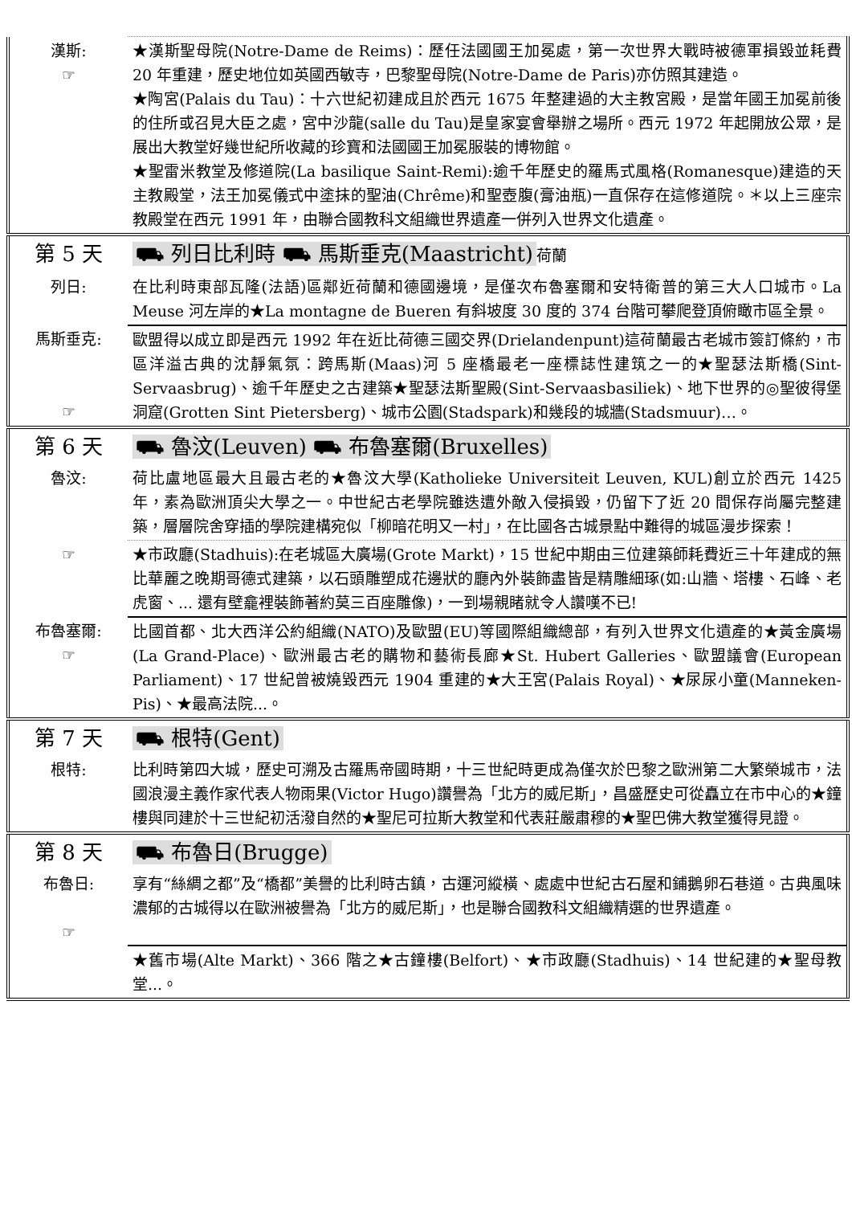| 漢斯: ☞ | ★漢斯聖母院(Notre-Dame de Reims)：歷任法國國王加冕處，第一次世界大戰時被德軍損毀並耗費 20 年重建，歷史地位如英國西敏寺，巴黎聖母院(Notre-Dame de Paris)亦仿照其建造。 ★陶宮(Palais du Tau)：十六世紀初建成且於西元 1675 年整建過的大主教宮殿，是當年國王加冕前後的住所或召見大臣之處，宮中沙龍(salle du Tau)是皇家宴會舉辦之場所。西元 1972 年起開放公眾，是展出大教堂好幾世紀所收藏的珍寶和法國國王加冕服裝的博物館。 ★聖雷米教堂及修道院(La basilique Saint-Remi):逾千年歷史的羅馬式風格(Romanesque)建造的天主教殿堂，法王加冕儀式中塗抹的聖油(Chrême)和聖壺腹(膏油瓶)一直保存在這修道院。＊以上三座宗教殿堂在西元 1991 年，由聯合國教科文組織世界遺產一併列入世界文化遺產。 |
| 第 5 天 | ⛟ 列日比利時 ⛟ 馬斯垂克(Maastricht) 荷蘭 |
| 列日: | 在比利時東部瓦隆(法語)區鄰近荷蘭和德國邊境，是僅次布魯塞爾和安特衛普的第三大人口城市。La Meuse 河左岸的★La montagne de Bueren 有斜坡度 30 度的 374 台階可攀爬登頂俯瞰市區全景。 |
| 馬斯垂克: ☞ | 歐盟得以成立即是西元 1992 年在近比荷德三國交界(Drielandenpunt)這荷蘭最古老城市簽訂條約，市區洋溢古典的沈靜氣氛：跨馬斯(Maas)河 5 座橋最老一座標誌性建筑之一的★聖瑟法斯橋(Sint-Servaasbrug)、逾千年歷史之古建築★聖瑟法斯聖殿(Sint-Servaasbasiliek)、地下世界的◎聖彼得堡洞窟(Grotten Sint Pietersberg)、城市公園(Stadspark)和幾段的城牆(Stadsmuur)…。 |
| 第 6 天 | ⛟ 魯汶(Leuven) ⛟ 布魯塞爾(Bruxelles) |
| 魯汶: | 荷比盧地區最大且最古老的★魯汶大學(Katholieke Universiteit Leuven, KUL)創立於西元 1425 年，素為歐洲頂尖大學之一。中世紀古老學院雖迭遭外敵入侵損毀，仍留下了近 20 間保存尚屬完整建築，層層院舍穿插的學院建構宛似「柳暗花明又一村」，在比國各古城景點中難得的城區漫步探索！ |
| ☞ | ★市政廳(Stadhuis):在老城區大廣場(Grote Markt)，15 世紀中期由三位建築師耗費近三十年建成的無比華麗之晚期哥德式建築，以石頭雕塑成花邊狀的廳內外裝飾盡皆是精雕細琢(如:山牆、塔樓、石峰、老虎窗、... 還有壁龕裡裝飾著約莫三百座雕像)，一到場親睹就令人讚嘆不已! |
| 布魯塞爾: ☞ | 比國首都、北大西洋公約組織(NATO)及歐盟(EU)等國際組織總部，有列入世界文化遺產的★黃金廣場(La Grand-Place)、歐洲最古老的購物和藝術長廊★St. Hubert Galleries、歐盟議會(European Parliament)、17 世紀曾被燒毀西元 1904 重建的★大王宮(Palais Royal)、★尿尿小童(Manneken-Pis)、★最高法院...。 |
| 第 7 天 | ⛟ 根特(Gent) |
| 根特: | 比利時第四大城，歷史可溯及古羅馬帝國時期，十三世紀時更成為僅次於巴黎之歐洲第二大繁榮城市，法國浪漫主義作家代表人物雨果(Victor Hugo)讚譽為「北方的威尼斯」，昌盛歷史可從矗立在市中心的★鐘樓與同建於十三世紀初活潑自然的★聖尼可拉斯大教堂和代表莊嚴肅穆的★聖巴佛大教堂獲得見證。 |
| 第 8 天 | ⛟ 布魯日(Brugge) |
| 布魯日: ☞ | 享有“絲綢之都”及“橋都”美譽的比利時古鎮，古運河縱橫、處處中世紀古石屋和鋪鵝卵石巷道。古典風味濃郁的古城得以在歐洲被譽為「北方的威尼斯」，也是聯合國教科文組織精選的世界遺產。 |
| | ★舊市場(Alte Markt)、366 階之★古鐘樓(Belfort)、★市政廳(Stadhuis)、14 世紀建的★聖母教堂...。 |